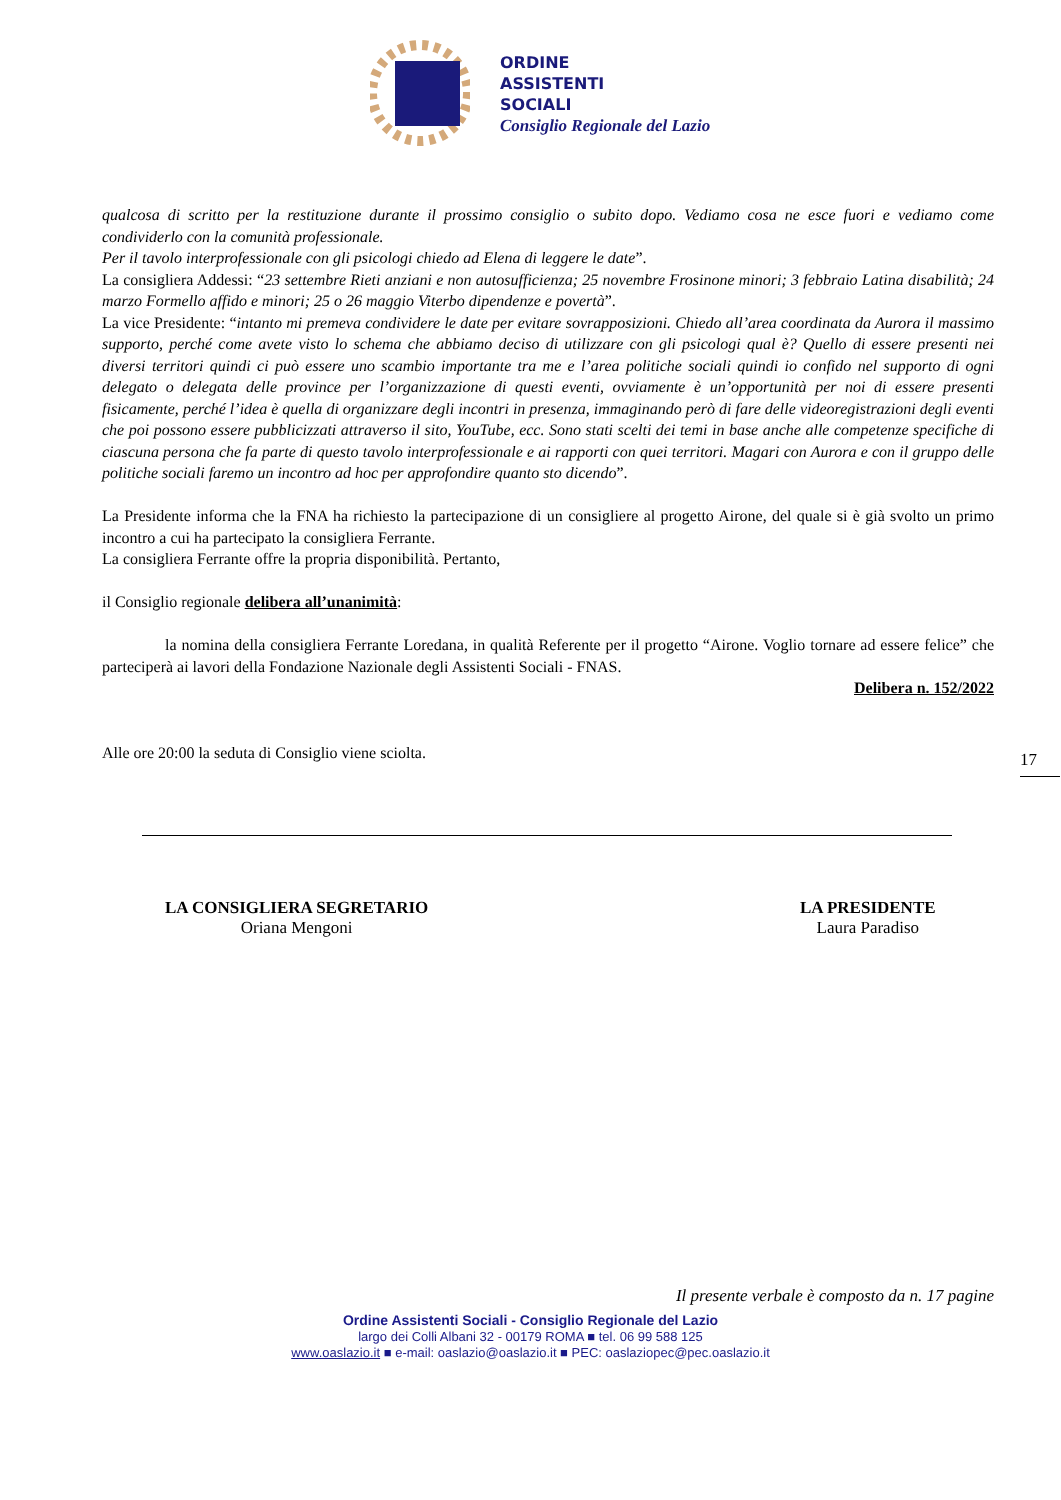ORDINE
ASSISTENTI
SOCIALI
Consiglio Regionale del Lazio
qualcosa di scritto per la restituzione durante il prossimo consiglio o subito dopo. Vediamo cosa ne esce fuori e vediamo come condividerlo con la comunità professionale.
Per il tavolo interprofessionale con gli psicologi chiedo ad Elena di leggere le date”.
La consigliera Addessi: “23 settembre Rieti anziani e non autosufficienza; 25 novembre Frosinone minori; 3 febbraio Latina disabilità; 24 marzo Formello affido e minori; 25 o 26 maggio Viterbo dipendenze e povertà”.
La vice Presidente: “intanto mi premeva condividere le date per evitare sovrapposizioni. Chiedo all’area coordinata da Aurora il massimo supporto, perché come avete visto lo schema che abbiamo deciso di utilizzare con gli psicologi qual è? Quello di essere presenti nei diversi territori quindi ci può essere uno scambio importante tra me e l’area politiche sociali quindi io confido nel supporto di ogni delegato o delegata delle province per l’organizzazione di questi eventi, ovviamente è un’opportunità per noi di essere presenti fisicamente, perché l’idea è quella di organizzare degli incontri in presenza, immaginando però di fare delle videoregistrazioni degli eventi che poi possono essere pubblicizzati attraverso il sito, YouTube, ecc. Sono stati scelti dei temi in base anche alle competenze specifiche di ciascuna persona che fa parte di questo tavolo interprofessionale e ai rapporti con quei territori. Magari con Aurora e con il gruppo delle politiche sociali faremo un incontro ad hoc per approfondire quanto sto dicendo”.
La Presidente informa che la FNA ha richiesto la partecipazione di un consigliere al progetto Airone, del quale si è già svolto un primo incontro a cui ha partecipato la consigliera Ferrante.
La consigliera Ferrante offre la propria disponibilità. Pertanto,
il Consiglio regionale delibera all’unanimità:
la nomina della consigliera Ferrante Loredana, in qualità Referente per il progetto “Airone. Voglio tornare ad essere felice” che parteciperà ai lavori della Fondazione Nazionale degli Assistenti Sociali - FNAS.
Delibera n. 152/2022
Alle ore 20:00 la seduta di Consiglio viene sciolta.
17
LA CONSIGLIERA SEGRETARIO
Oriana Mengoni
LA PRESIDENTE
Laura Paradiso
Il presente verbale è composto da n. 17 pagine
Ordine Assistenti Sociali - Consiglio Regionale del Lazio
largo dei Colli Albani 32 - 00179 ROMA ■ tel. 06 99 588 125
www.oaslazio.it ■ e-mail: oaslazio@oaslazio.it ■ PEC: oaslaziopec@pec.oaslazio.it